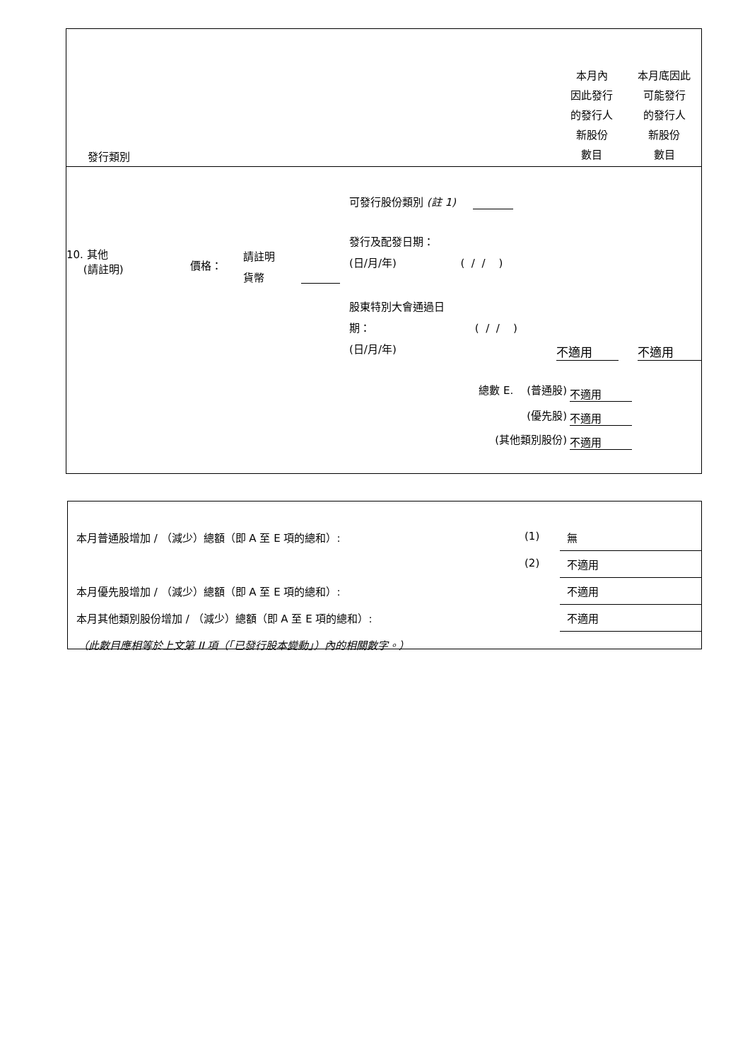| 發行類別 | 本月內 因此發行 的發行人 新股份 數目 | 本月底因此 可能發行 的發行人 新股份 數目 |
| 10. 其他 (請註明) | 價格： | 請註明 貨幣 | | 可發行股份類別 (註 1) 發行及配發日期： (日/月/年) ( / / ) 股東特別大會通過日 期： ( / / ) (日/月/年) | 不適用 | 不適用 |
| 總數 E. (普通股) | 不適用 |
| (優先股) | 不適用 |
| (其他類別股份) | 不適用 |
| 本月普通股增加 / （減少）總額（即 A 至 E 項的總和）: | (1) | 無 |
| | (2) | 不適用 |
| 本月優先股增加 / （減少）總額（即 A 至 E 項的總和）: | | 不適用 |
| 本月其他類別股份增加 / （減少）總額（即 A 至 E 項的總和）: | | 不適用 |
| （此數目應相等於上文第 II 項（「已發行股本變動」）內的相關數字。） | | |